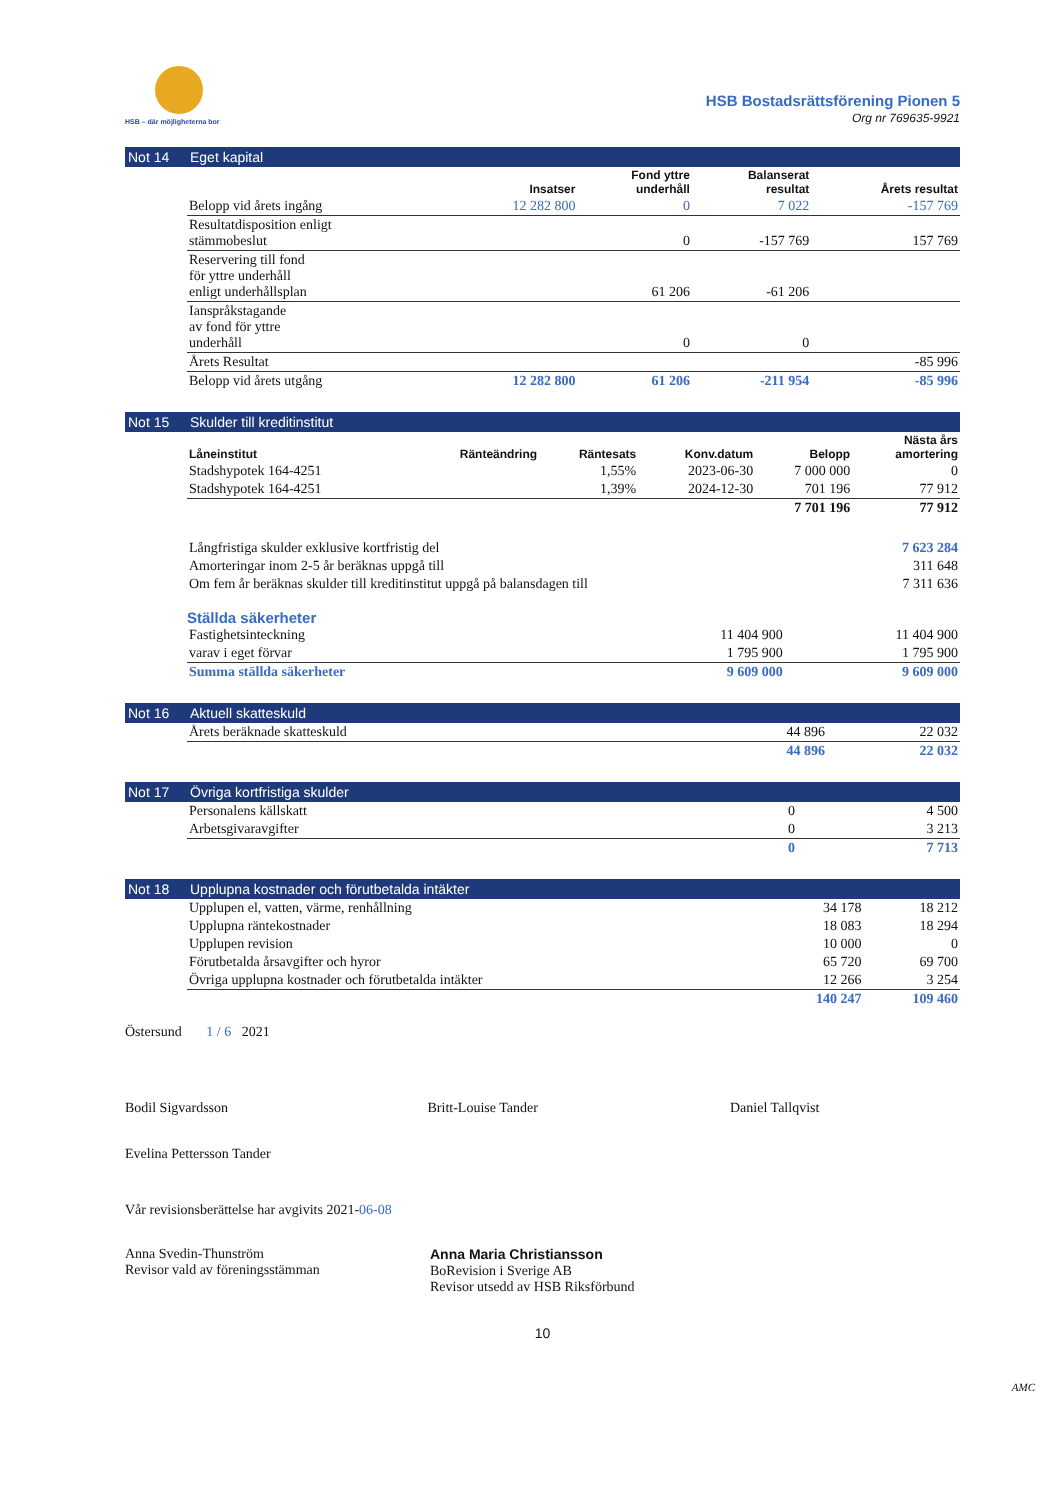HSB – där möjligheterna bor
HSB Bostadsrättsförening Pionen 5
Org nr 769635-9921
Not 14 Eget kapital
| | Insatser | Fond yttre underhåll | Balanserat resultat | Årets resultat |
| --- | --- | --- | --- | --- |
| Belopp vid årets ingång | 12 282 800 | 0 | 7 022 | -157 769 |
| Resultatdisposition enligt stämmobeslut | | 0 | -157 769 | 157 769 |
| Reservering till fond för yttre underhåll enligt underhållsplan | | 61 206 | -61 206 | |
| Ianspråkstagande av fond för yttre underhåll | | 0 | 0 | |
| Årets Resultat | | | | -85 996 |
| Belopp vid årets utgång | 12 282 800 | 61 206 | -211 954 | -85 996 |
Not 15 Skulder till kreditinstitut
| Låneinstitut | Ränteändring | Räntesats | Konv.datum | Belopp | Nästa års amortering |
| --- | --- | --- | --- | --- | --- |
| Stadshypotek 164-4251 | | 1,55% | 2023-06-30 | 7 000 000 | 0 |
| Stadshypotek 164-4251 | | 1,39% | 2024-12-30 | 701 196 | 77 912 |
| | | | | 7 701 196 | 77 912 |
| Långfristiga skulder exklusive kortfristig del | 7 623 284 |
| Amorteringar inom 2-5 år beräknas uppgå till | 311 648 |
| Om fem år beräknas skulder till kreditinstitut uppgå på balansdagen till | 7 311 636 |
Ställda säkerheter
| Fastighetsinteckning | 11 404 900 | 11 404 900 |
| varav i eget förvar | 1 795 900 | 1 795 900 |
| Summa ställda säkerheter | 9 609 000 | 9 609 000 |
Not 16 Aktuell skatteskuld
| Årets beräknade skatteskuld | 44 896 | 22 032 |
| | 44 896 | 22 032 |
Not 17 Övriga kortfristiga skulder
| Personalens källskatt | 0 | 4 500 |
| Arbetsgivaravgifter | 0 | 3 213 |
| | 0 | 7 713 |
Not 18 Upplupna kostnader och förutbetalda intäkter
| Upplupen el, vatten, värme, renhållning | 34 178 | 18 212 |
| Upplupna räntekostnader | 18 083 | 18 294 |
| Upplupen revision | 10 000 | 0 |
| Förutbetalda årsavgifter och hyror | 65 720 | 69 700 |
| Övriga upplupna kostnader och förutbetalda intäkter | 12 266 | 3 254 |
| | 140 247 | 109 460 |
Östersund 1 / 6 2021
Bodil Sigvardsson
Britt-Louise Tander
Daniel Tallqvist
Evelina Pettersson Tander
Vår revisionsberättelse har avgivits 2021-06-08
Anna Svedin-Thunström
Revisor vald av föreningsstämman
Anna Maria Christiansson
BoRevision i Sverige AB
Revisor utsedd av HSB Riksförbund
10
AMC